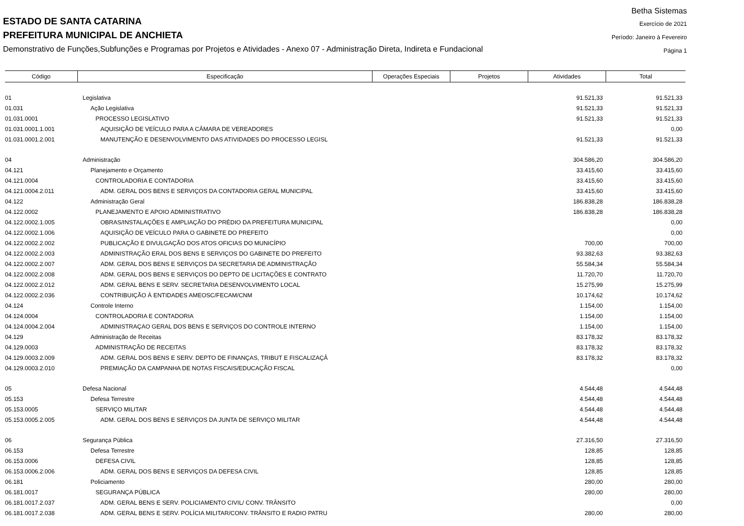ESTADO DE SANTA CATARINA
PREFEITURA MUNICIPAL DE ANCHIETA
Demonstrativo de Funções,Subfunções e Programas por Projetos e Atividades - Anexo 07 - Administração Direta, Indireta e Fundacional
Betha Sistemas
Exercício de 2021
Período: Janeiro à Fevereiro
Página 1
| Código | Especificação | Operações Especiais | Projetos | Atividades | Total |
| --- | --- | --- | --- | --- | --- |
| 01 | Legislativa | | | 91.521,33 | 91.521,33 |
| 01.031 | Ação Legislativa | | | 91.521,33 | 91.521,33 |
| 01.031.0001 | PROCESSO LEGISLATIVO | | | 91.521,33 | 91.521,33 |
| 01.031.0001.1.001 | AQUISIÇÃO DE VEÍCULO PARA A CÂMARA DE VEREADORES | | | | 0,00 |
| 01.031.0001.2.001 | MANUTENÇÃO E DESENVOLVIMENTO DAS ATIVIDADES DO PROCESSO LEGISL | | | 91.521,33 | 91.521,33 |
| 04 | Administração | | | 304.586,20 | 304.586,20 |
| 04.121 | Planejamento e Orçamento | | | 33.415,60 | 33.415,60 |
| 04.121.0004 | CONTROLADORIA E CONTADORIA | | | 33.415,60 | 33.415,60 |
| 04.121.0004.2.011 | ADM. GERAL DOS BENS E SERVIÇOS DA CONTADORIA GERAL MUNICIPAL | | | 33.415,60 | 33.415,60 |
| 04.122 | Administração Geral | | | 186.838,28 | 186.838,28 |
| 04.122.0002 | PLANEJAMENTO E APOIO ADMINISTRATIVO | | | 186.838,28 | 186.838,28 |
| 04.122.0002.1.005 | OBRAS/INSTALAÇÕES E AMPLIAÇÃO DO PRÉDIO DA PREFEITURA MUNICIPAL | | | | 0,00 |
| 04.122.0002.1.006 | AQUISIÇÃO DE VEÍCULO PARA O GABINETE DO PREFEITO | | | | 0,00 |
| 04.122.0002.2.002 | PUBLICAÇÃO E DIVULGAÇÃO DOS ATOS OFICIAS DO MUNICÍPIO | | | 700,00 | 700,00 |
| 04.122.0002.2.003 | ADMINISTRAÇÃO ERAL DOS BENS E SERVIÇOS DO GABINETE DO PREFEITO | | | 93.382,63 | 93.382,63 |
| 04.122.0002.2.007 | ADM. GERAL DOS BENS E SERVIÇOS DA SECRETARIA DE ADMINISTRAÇÃO | | | 55.584,34 | 55.584,34 |
| 04.122.0002.2.008 | ADM. GERAL DOS BENS E SERVIÇOS DO DEPTO DE LICITAÇÕES E CONTRATO | | | 11.720,70 | 11.720,70 |
| 04.122.0002.2.012 | ADM. GERAL BENS E SERV. SECRETARIA DESENVOLVIMENTO LOCAL | | | 15.275,99 | 15.275,99 |
| 04.122.0002.2.036 | CONTRIBUIÇÃO À ENTIDADES AMEOSC/FECAM/CNM | | | 10.174,62 | 10.174,62 |
| 04.124 | Controle Interno | | | 1.154,00 | 1.154,00 |
| 04.124.0004 | CONTROLADORIA E CONTADORIA | | | 1.154,00 | 1.154,00 |
| 04.124.0004.2.004 | ADMINISTRAÇAO GERAL DOS BENS E SERVIÇOS DO CONTROLE INTERNO | | | 1.154,00 | 1.154,00 |
| 04.129 | Administração de Receitas | | | 83.178,32 | 83.178,32 |
| 04.129.0003 | ADMINISTRAÇÃO DE RECEITAS | | | 83.178,32 | 83.178,32 |
| 04.129.0003.2.009 | ADM. GERAL DOS BENS E SERV. DEPTO DE FINANÇAS, TRIBUT E FISCALIZAÇÂ | | | 83.178,32 | 83.178,32 |
| 04.129.0003.2.010 | PREMIAÇÃO DA CAMPANHA DE NOTAS FISCAIS/EDUCAÇÃO FISCAL | | | | 0,00 |
| 05 | Defesa Nacional | | | 4.544,48 | 4.544,48 |
| 05.153 | Defesa Terrestre | | | 4.544,48 | 4.544,48 |
| 05.153.0005 | SERVIÇO MILITAR | | | 4.544,48 | 4.544,48 |
| 05.153.0005.2.005 | ADM. GERAL DOS BENS E SERVIÇOS DA JUNTA DE SERVIÇO MILITAR | | | 4.544,48 | 4.544,48 |
| 06 | Segurança Pública | | | 27.316,50 | 27.316,50 |
| 06.153 | Defesa Terrestre | | | 128,85 | 128,85 |
| 06.153.0006 | DEFESA CIVIL | | | 128,85 | 128,85 |
| 06.153.0006.2.006 | ADM. GERAL DOS BENS E SERVIÇOS DA DEFESA CIVIL | | | 128,85 | 128,85 |
| 06.181 | Policiamento | | | 280,00 | 280,00 |
| 06.181.0017 | SEGURANÇA PÚBLICA | | | 280,00 | 280,00 |
| 06.181.0017.2.037 | ADM. GERAL BENS E SERV. POLICIAMENTO CIVIL/ CONV. TRÂNSITO | | | | 0,00 |
| 06.181.0017.2.038 | ADM. GERAL BENS E SERV. POLÍCIA MILITAR/CONV. TRÂNSITO E RADIO PATRU | | | 280,00 | 280,00 |